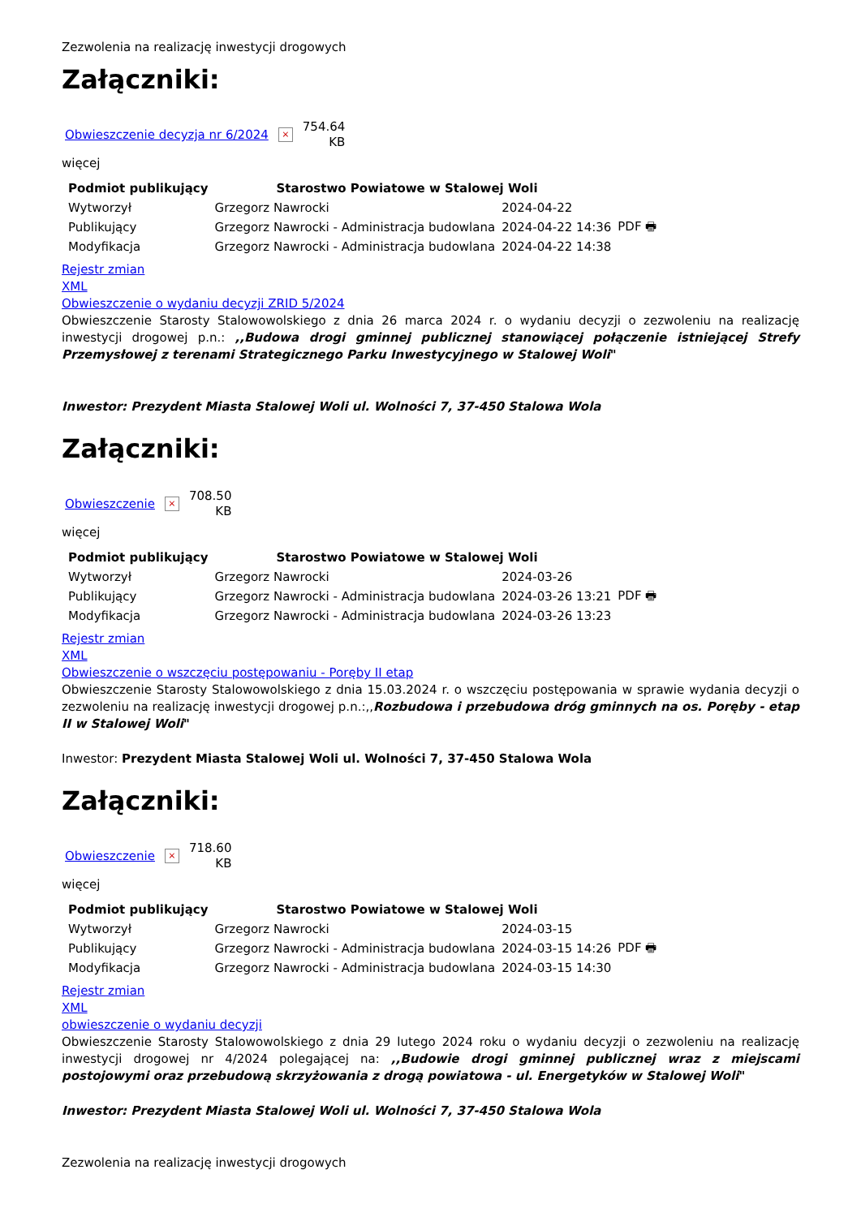Zezwolenia na realizację inwestycji drogowych
Załączniki:
Obwieszczenie decyzja nr 6/2024 × 754.64
KB
więcej
| Podmiot publikujący | Starostwo Powiatowe w Stalowej Woli | | |
| Wytworzył | Grzegorz Nawrocki | 2024-04-22 | PDF 🖶 |
| Publikujący | Grzegorz Nawrocki - Administracja budowlana | 2024-04-22 14:36 | |
| Modyfikacja | Grzegorz Nawrocki - Administracja budowlana | 2024-04-22 14:38 | |
Rejestr zmian
XML
Obwieszczenie o wydaniu decyzji ZRID 5/2024
Obwieszczenie Starosty Stalowowolskiego z dnia 26 marca 2024 r. o wydaniu decyzji o zezwoleniu na realizację inwestycji drogowej p.n.: ,,Budowa drogi gminnej publicznej stanowiącej połączenie istniejącej Strefy Przemysłowej z terenami Strategicznego Parku Inwestycyjnego w Stalowej Woli"
Inwestor: Prezydent Miasta Stalowej Woli ul. Wolności 7, 37-450 Stalowa Wola
Załączniki:
Obwieszczenie × 708.50
KB
więcej
| Podmiot publikujący | Starostwo Powiatowe w Stalowej Woli | | |
| Wytworzył | Grzegorz Nawrocki | 2024-03-26 | PDF 🖶 |
| Publikujący | Grzegorz Nawrocki - Administracja budowlana | 2024-03-26 13:21 | |
| Modyfikacja | Grzegorz Nawrocki - Administracja budowlana | 2024-03-26 13:23 | |
Rejestr zmian
XML
Obwieszczenie o wszczęciu postępowaniu - Poręby II etap
Obwieszczenie Starosty Stalowowolskiego z dnia 15.03.2024 r. o wszczęciu postępowania w sprawie wydania decyzji o zezwoleniu na realizację inwestycji drogowej p.n.:,,Rozbudowa i przebudowa dróg gminnych na os. Poręby - etap II w Stalowej Woli"
Inwestor: Prezydent Miasta Stalowej Woli ul. Wolności 7, 37-450 Stalowa Wola
Załączniki:
Obwieszczenie × 718.60
KB
więcej
| Podmiot publikujący | Starostwo Powiatowe w Stalowej Woli | | |
| Wytworzył | Grzegorz Nawrocki | 2024-03-15 | PDF 🖶 |
| Publikujący | Grzegorz Nawrocki - Administracja budowlana | 2024-03-15 14:26 | |
| Modyfikacja | Grzegorz Nawrocki - Administracja budowlana | 2024-03-15 14:30 | |
Rejestr zmian
XML
obwieszczenie o wydaniu decyzji
Obwieszczenie Starosty Stalowowolskiego z dnia 29 lutego 2024 roku o wydaniu decyzji o zezwoleniu na realizację inwestycji drogowej nr 4/2024 polegającej na: ,,Budowie drogi gminnej publicznej wraz z miejscami postojowymi oraz przebudową skrzyżowania z drogą powiatowa - ul. Energetyków w Stalowej Woli"
Inwestor: Prezydent Miasta Stalowej Woli ul. Wolności 7, 37-450 Stalowa Wola
Zezwolenia na realizację inwestycji drogowych